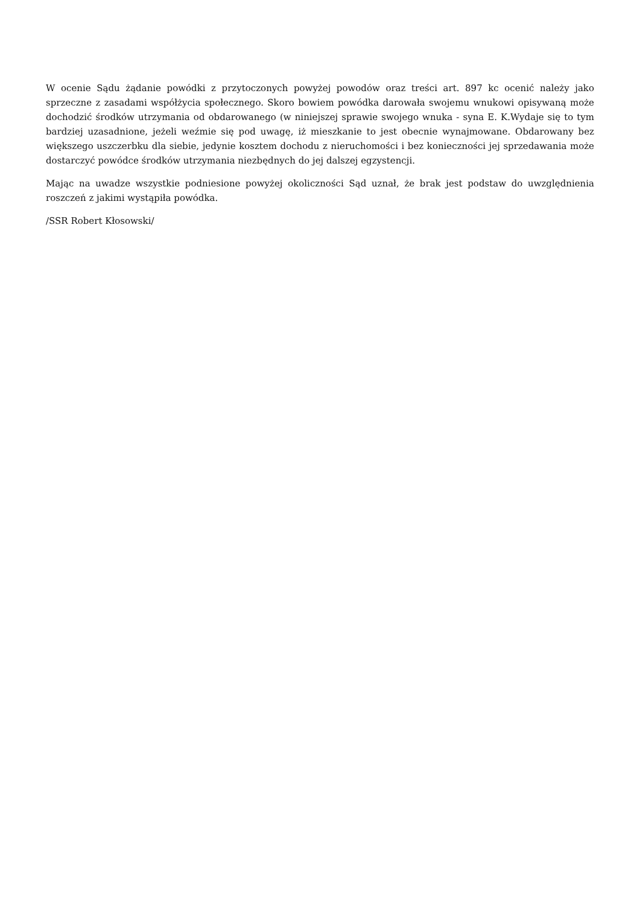W ocenie Sądu żądanie powódki z przytoczonych powyżej powodów oraz treści art. 897 kc ocenić należy jako sprzeczne z zasadami współżycia społecznego. Skoro bowiem powódka darowała swojemu wnukowi opisywaną może dochodzić środków utrzymania od obdarowanego (w niniejszej sprawie swojego wnuka - syna E. K.Wydaje się to tym bardziej uzasadnione, jeżeli weźmie się pod uwagę, iż mieszkanie to jest obecnie wynajmowane. Obdarowany bez większego uszczerbku dla siebie, jedynie kosztem dochodu z nieruchomości i bez konieczności jej sprzedawania może dostarczyć powódce środków utrzymania niezbędnych do jej dalszej egzystencji.
Mając na uwadze wszystkie podniesione powyżej okoliczności Sąd uznał, że brak jest podstaw do uwzględnienia roszczeń z jakimi wystąpiła powódka.
/SSR Robert Kłosowski/